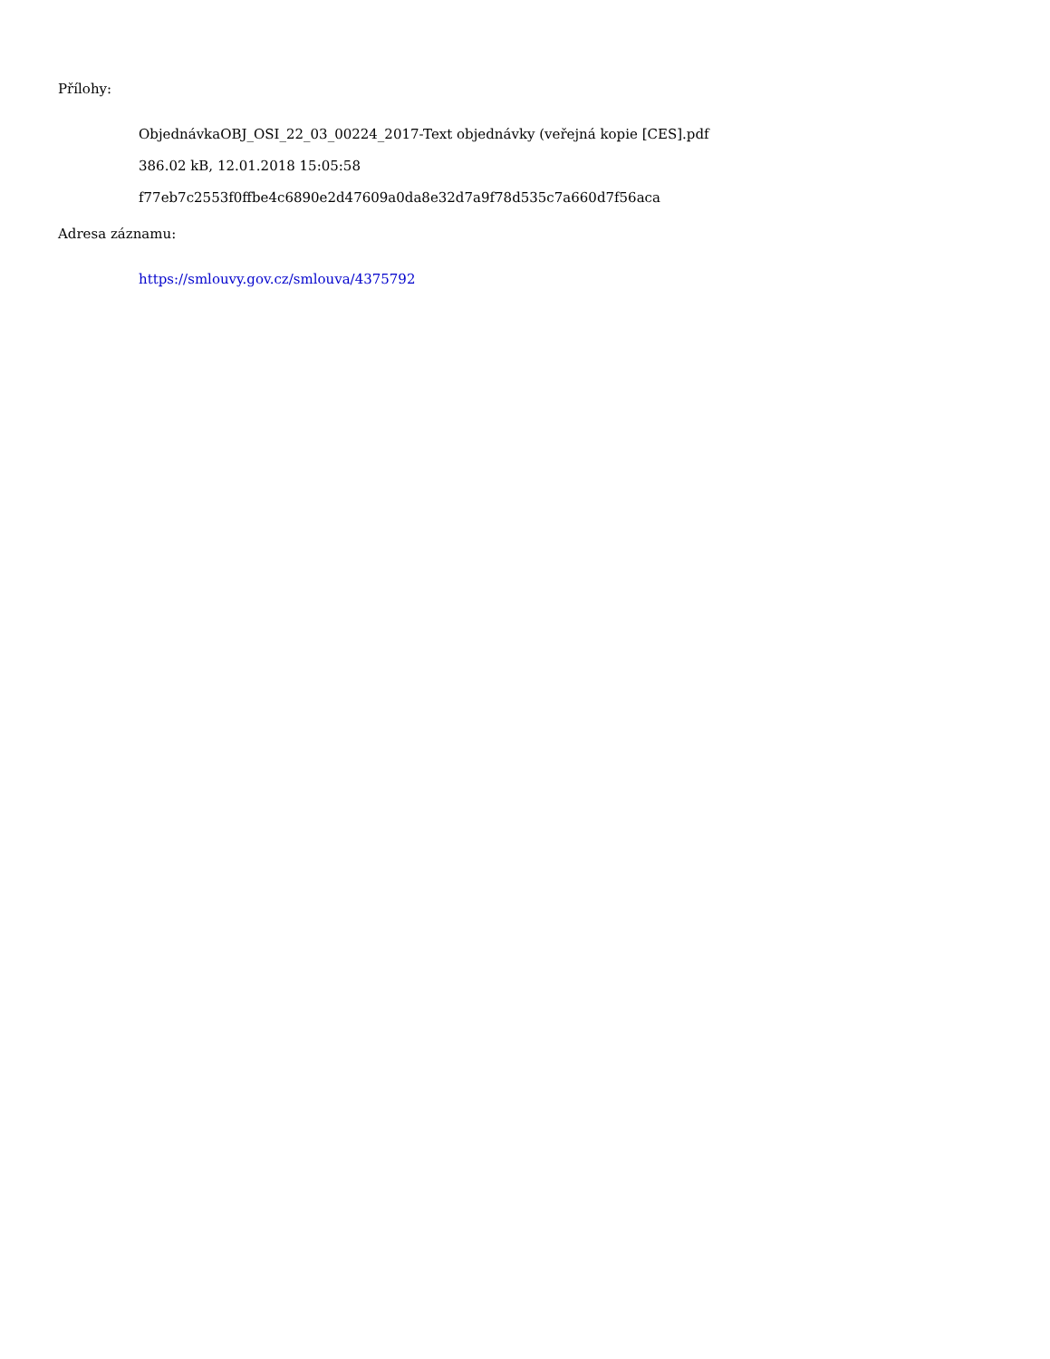Přílohy:
ObjednávkaOBJ_OSI_22_03_00224_2017-Text objednávky (veřejná kopie [CES].pdf
386.02 kB, 12.01.2018 15:05:58
f77eb7c2553f0ffbe4c6890e2d47609a0da8e32d7a9f78d535c7a660d7f56aca
Adresa záznamu:
https://smlouvy.gov.cz/smlouva/4375792